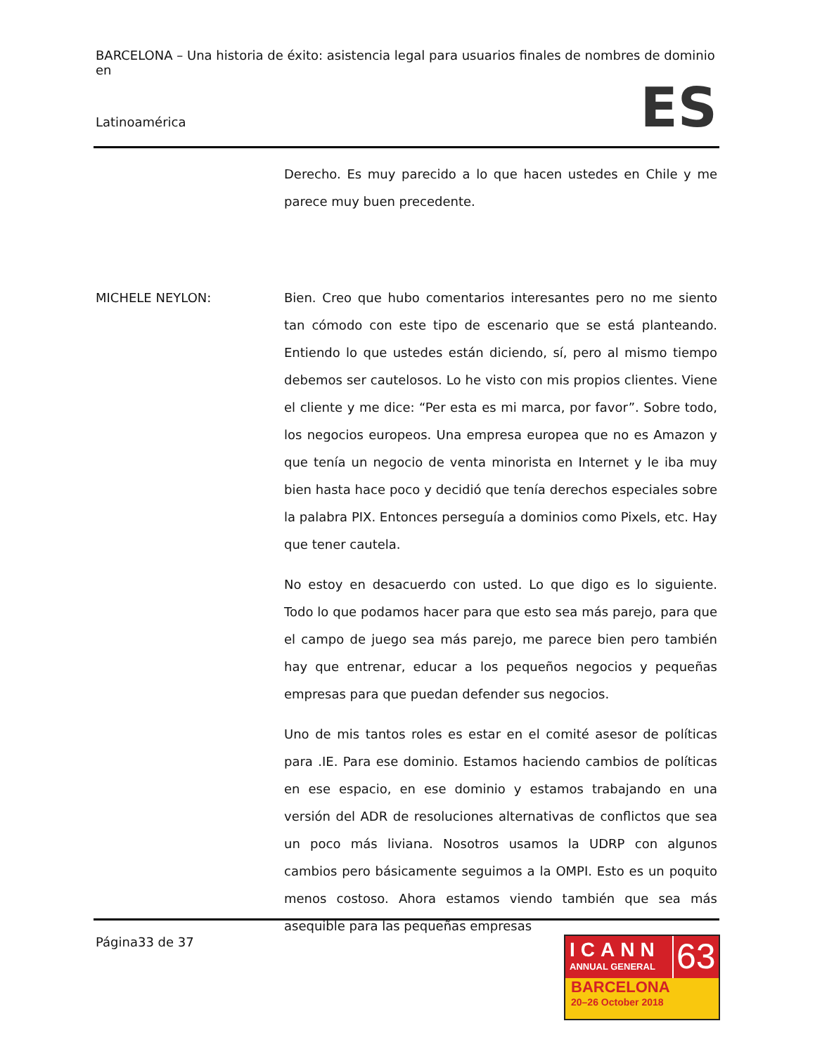BARCELONA – Una historia de éxito: asistencia legal para usuarios finales de nombres de dominio en
ES Latinoamérica
Derecho. Es muy parecido a lo que hacen ustedes en Chile y me parece muy buen precedente.
MICHELE NEYLON: Bien. Creo que hubo comentarios interesantes pero no me siento tan cómodo con este tipo de escenario que se está planteando. Entiendo lo que ustedes están diciendo, sí, pero al mismo tiempo debemos ser cautelosos. Lo he visto con mis propios clientes. Viene el cliente y me dice: “Per esta es mi marca, por favor”. Sobre todo, los negocios europeos. Una empresa europea que no es Amazon y que tenía un negocio de venta minorista en Internet y le iba muy bien hasta hace poco y decidió que tenía derechos especiales sobre la palabra PIX. Entonces perseguía a dominios como Pixels, etc. Hay que tener cautela.
No estoy en desacuerdo con usted. Lo que digo es lo siguiente. Todo lo que podamos hacer para que esto sea más parejo, para que el campo de juego sea más parejo, me parece bien pero también hay que entrenar, educar a los pequeños negocios y pequeñas empresas para que puedan defender sus negocios.
Uno de mis tantos roles es estar en el comité asesor de políticas para .IE. Para ese dominio. Estamos haciendo cambios de políticas en ese espacio, en ese dominio y estamos trabajando en una versión del ADR de resoluciones alternativas de conflictos que sea un poco más liviana. Nosotros usamos la UDRP con algunos cambios pero básicamente seguimos a la OMPI. Esto es un poquito menos costoso. Ahora estamos viendo también que sea más asequible para las pequeñas empresas
Página33 de 37
ICANN
ANNUAL GENERAL
63
BARCELONA
20–26 October 2018